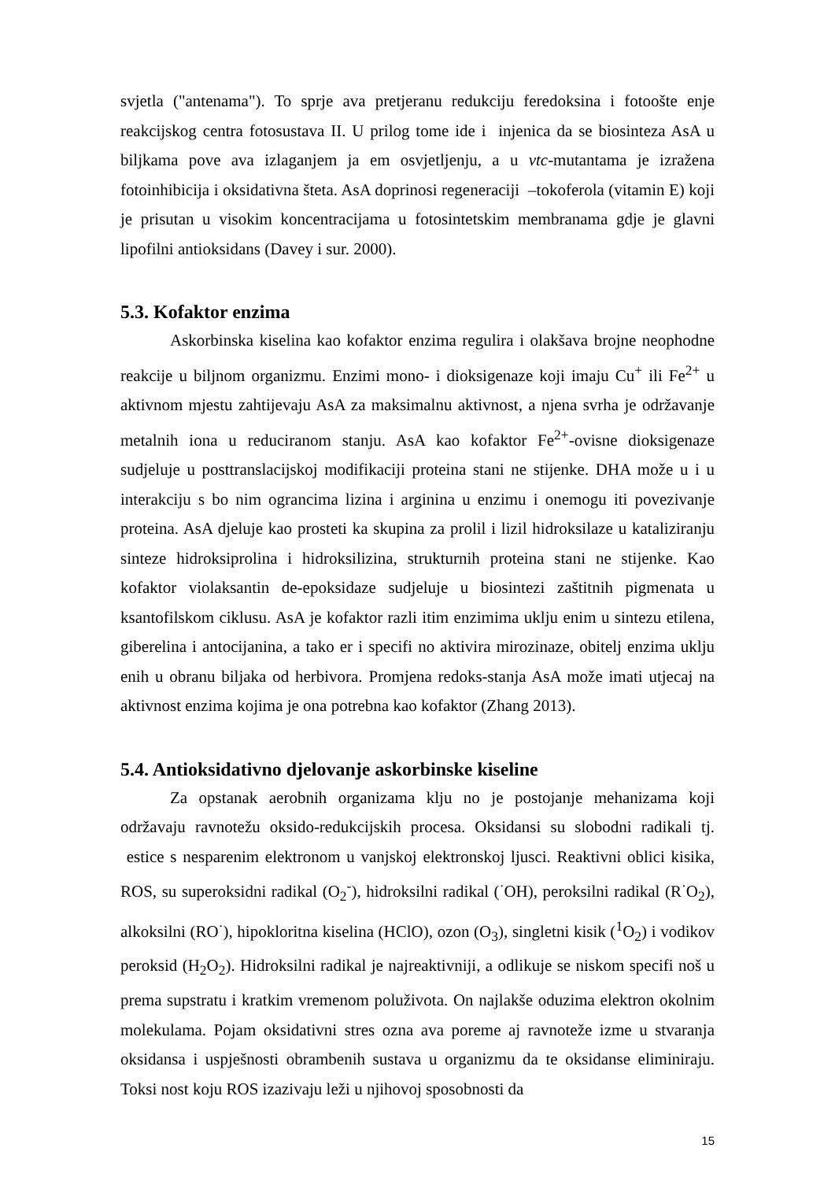svjetla ("antenama"). To sprje ava pretjeranu redukciju feredoksina i fotoošte enje reakcijskog centra fotosustava II. U prilog tome ide i injenica da se biosinteza AsA u biljkama pove ava izlaganjem ja em osvjetljenju, a u vtc-mutantama je izražena fotoinhibicija i oksidativna šteta. AsA doprinosi regeneraciji –tokoferola (vitamin E) koji je prisutan u visokim koncentracijama u fotosintetskim membranama gdje je glavni lipofilni antioksidans (Davey i sur. 2000).
5.3. Kofaktor enzima
Askorbinska kiselina kao kofaktor enzima regulira i olakšava brojne neophodne reakcije u biljnom organizmu. Enzimi mono- i dioksigenaze koji imaju Cu<sup>+</sup> ili Fe<sup>2+</sup> u aktivnom mjestu zahtijevaju AsA za maksimalnu aktivnost, a njena svrha je održavanje metalnih iona u reduciranom stanju. AsA kao kofaktor Fe<sup>2+</sup>-ovisne dioksigenaze sudjeluje u posttranslacijskoj modifikaciji proteina stani ne stijenke. DHA može u i u interakciju s bo nim ograncima lizina i arginina u enzimu i onemogu iti povezivanje proteina. AsA djeluje kao prosteti ka skupina za prolil i lizil hidroksilaze u kataliziranju sinteze hidroksiprolina i hidroksilizina, strukturnih proteina stani ne stijenke. Kao kofaktor violaksantin de-epoksidaze sudjeluje u biosintezi zaštitnih pigmenata u ksantofilskom ciklusu. AsA je kofaktor razli itim enzimima uklju enim u sintezu etilena, giberelina i antocijanina, a tako er i specifi no aktivira mirozinaze, obitelj enzima uklju enih u obranu biljaka od herbivora. Promjena redoks-stanja AsA može imati utjecaj na aktivnost enzima kojima je ona potrebna kao kofaktor (Zhang 2013).
5.4. Antioksidativno djelovanje askorbinske kiseline
Za opstanak aerobnih organizama klju no je postojanje mehanizama koji održavaju ravnotežu oksido-redukcijskih procesa. Oksidansi su slobodni radikali tj. estice s nesparenim elektronom u vanjskoj elektronskoj ljusci. Reaktivni oblici kisika, ROS, su superoksidni radikal (O<sub>2</sub><sup>-</sup>), hidroksilni radikal (<sup>·</sup>OH), peroksilni radikal (R<sup>·</sup>O<sub>2</sub>), alkoksilni (RO<sup>·</sup>), hipokloritna kiselina (HClO), ozon (O<sub>3</sub>), singletni kisik (<sup>1</sup>O<sub>2</sub>) i vodikov peroksid (H<sub>2</sub>O<sub>2</sub>). Hidroksilni radikal je najreaktivniji, a odlikuje se niskom specifi noš u prema supstratu i kratkim vremenom poluživota. On najlakše oduzima elektron okolnim molekulama. Pojam oksidativni stres ozna ava poreme aj ravnoteže izme u stvaranja oksidansa i uspješnosti obrambenih sustava u organizmu da te oksidanse eliminiraju. Toksi nost koju ROS izazivaju leži u njihovoj sposobnosti da
15